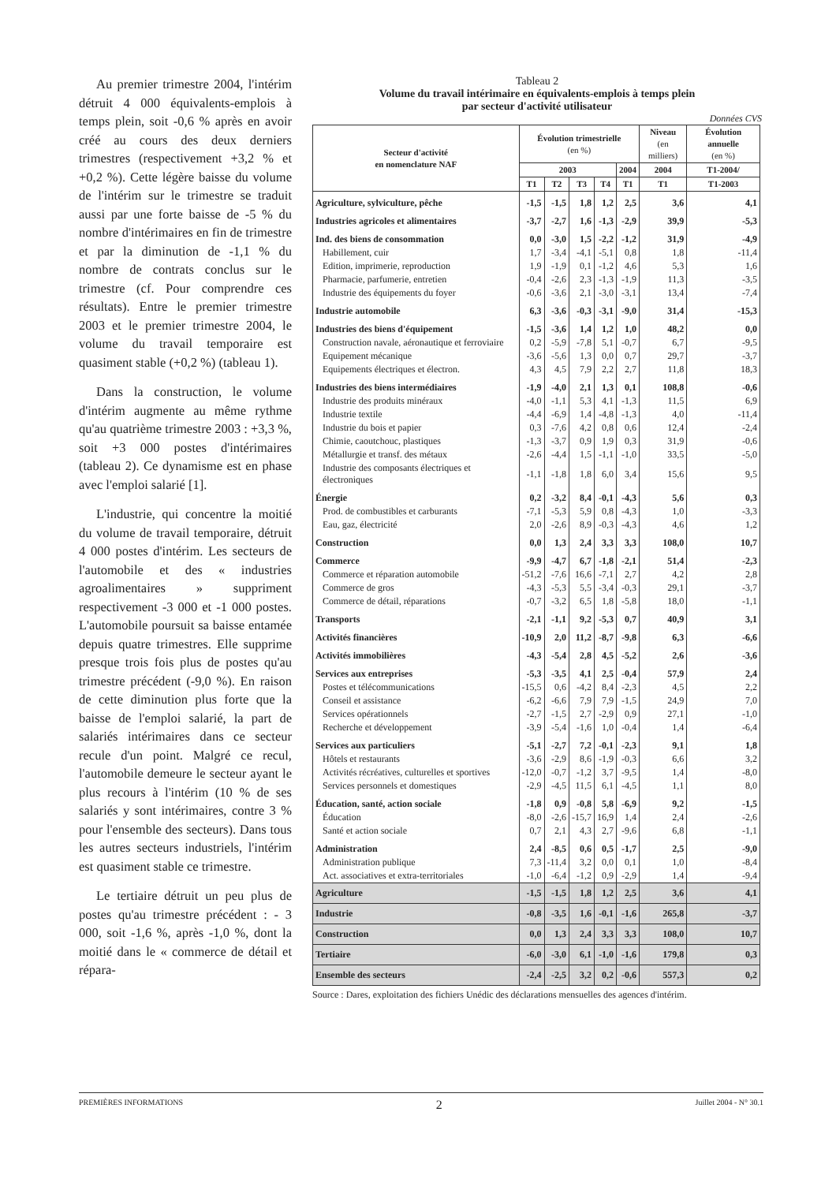Au premier trimestre 2004, l'intérim détruit 4 000 équivalents-emplois à temps plein, soit -0,6 % après en avoir créé au cours des deux derniers trimestres (respectivement +3,2 % et +0,2 %). Cette légère baisse du volume de l'intérim sur le trimestre se traduit aussi par une forte baisse de -5 % du nombre d'intérimaires en fin de trimestre et par la diminution de -1,1 % du nombre de contrats conclus sur le trimestre (cf. Pour comprendre ces résultats). Entre le premier trimestre 2003 et le premier trimestre 2004, le volume du travail temporaire est quasiment stable (+0,2 %) (tableau 1).
Dans la construction, le volume d'intérim augmente au même rythme qu'au quatrième trimestre 2003 : +3,3 %, soit +3 000 postes d'intérimaires (tableau 2). Ce dynamisme est en phase avec l'emploi salarié [1].
L'industrie, qui concentre la moitié du volume de travail temporaire, détruit 4 000 postes d'intérim. Les secteurs de l'automobile et des « industries agroalimentaires » suppriment respectivement -3 000 et -1 000 postes. L'automobile poursuit sa baisse entamée depuis quatre trimestres. Elle supprime presque trois fois plus de postes qu'au trimestre précédent (-9,0 %). En raison de cette diminution plus forte que la baisse de l'emploi salarié, la part de salariés intérimaires dans ce secteur recule d'un point. Malgré ce recul, l'automobile demeure le secteur ayant le plus recours à l'intérim (10 % de ses salariés y sont intérimaires, contre 3 % pour l'ensemble des secteurs). Dans tous les autres secteurs industriels, l'intérim est quasiment stable ce trimestre.
Le tertiaire détruit un peu plus de postes qu'au trimestre précédent : - 3 000, soit -1,6 %, après -1,0 %, dont la moitié dans le « commerce de détail et répara-
Tableau 2
Volume du travail intérimaire en équivalents-emplois à temps plein
par secteur d'activité utilisateur
Données CVS
| Secteur d'activité en nomenclature NAF | Évolution trimestrielle (en %) | | | | | Niveau (en milliers) | Évolution annuelle (en %) |
| --- | --- | --- | --- | --- | --- | --- | --- |
| | 2003 | | | | 2004 | 2004 | T1-2004/ |
| | T1 | T2 | T3 | T4 | T1 | T1 | T1-2003 |
| Agriculture, sylviculture, pêche | -1,5 | -1,5 | 1,8 | 1,2 | 2,5 | 3,6 | 4,1 |
| Industries agricoles et alimentaires | -3,7 | -2,7 | 1,6 | -1,3 | -2,9 | 39,9 | -5,3 |
| Ind. des biens de consommation | 0,0 | -3,0 | 1,5 | -2,2 | -1,2 | 31,9 | -4,9 |
| Habillement, cuir | 1,7 | -3,4 | -4,1 | -5,1 | 0,8 | 1,8 | -11,4 |
| Edition, imprimerie, reproduction | 1,9 | -1,9 | 0,1 | -1,2 | 4,6 | 5,3 | 1,6 |
| Pharmacie, parfumerie, entretien | -0,4 | -2,6 | 2,3 | -1,3 | -1,9 | 11,3 | -3,5 |
| Industrie des équipements du foyer | -0,6 | -3,6 | 2,1 | -3,0 | -3,1 | 13,4 | -7,4 |
| Industrie automobile | 6,3 | -3,6 | -0,3 | -3,1 | -9,0 | 31,4 | -15,3 |
| Industries des biens d'équipement | -1,5 | -3,6 | 1,4 | 1,2 | 1,0 | 48,2 | 0,0 |
| Construction navale, aéronautique et ferroviaire | 0,2 | -5,9 | -7,8 | 5,1 | -0,7 | 6,7 | -9,5 |
| Equipement mécanique | -3,6 | -5,6 | 1,3 | 0,0 | 0,7 | 29,7 | -3,7 |
| Equipements électriques et électron. | 4,3 | 4,5 | 7,9 | 2,2 | 2,7 | 11,8 | 18,3 |
| Industries des biens intermédiaires | -1,9 | -4,0 | 2,1 | 1,3 | 0,1 | 108,8 | -0,6 |
| Industrie des produits minéraux | -4,0 | -1,1 | 5,3 | 4,1 | -1,3 | 11,5 | 6,9 |
| Industrie textile | -4,4 | -6,9 | 1,4 | -4,8 | -1,3 | 4,0 | -11,4 |
| Industrie du bois et papier | 0,3 | -7,6 | 4,2 | 0,8 | 0,6 | 12,4 | -2,4 |
| Chimie, caoutchouc, plastiques | -1,3 | -3,7 | 0,9 | 1,9 | 0,3 | 31,9 | -0,6 |
| Métallurgie et transf. des métaux | -2,6 | -4,4 | 1,5 | -1,1 | -1,0 | 33,5 | -5,0 |
| Industrie des composants électriques et électroniques | -1,1 | -1,8 | 1,8 | 6,0 | 3,4 | 15,6 | 9,5 |
| Énergie | 0,2 | -3,2 | 8,4 | -0,1 | -4,3 | 5,6 | 0,3 |
| Prod. de combustibles et carburants | -7,1 | -5,3 | 5,9 | 0,8 | -4,3 | 1,0 | -3,3 |
| Eau, gaz, électricité | 2,0 | -2,6 | 8,9 | -0,3 | -4,3 | 4,6 | 1,2 |
| Construction | 0,0 | 1,3 | 2,4 | 3,3 | 3,3 | 108,0 | 10,7 |
| Commerce | -9,9 | -4,7 | 6,7 | -1,8 | -2,1 | 51,4 | -2,3 |
| Commerce et réparation automobile | -51,2 | -7,6 | 16,6 | -7,1 | 2,7 | 4,2 | 2,8 |
| Commerce de gros | -4,3 | -5,3 | 5,5 | -3,4 | -0,3 | 29,1 | -3,7 |
| Commerce de détail, réparations | -0,7 | -3,2 | 6,5 | 1,8 | -5,8 | 18,0 | -1,1 |
| Transports | -2,1 | -1,1 | 9,2 | -5,3 | 0,7 | 40,9 | 3,1 |
| Activités financières | -10,9 | 2,0 | 11,2 | -8,7 | -9,8 | 6,3 | -6,6 |
| Activités immobilières | -4,3 | -5,4 | 2,8 | 4,5 | -5,2 | 2,6 | -3,6 |
| Services aux entreprises | -5,3 | -3,5 | 4,1 | 2,5 | -0,4 | 57,9 | 2,4 |
| Postes et télécommunications | -15,5 | 0,6 | -4,2 | 8,4 | -2,3 | 4,5 | 2,2 |
| Conseil et assistance | -6,2 | -6,6 | 7,9 | 7,9 | -1,5 | 24,9 | 7,0 |
| Services opérationnels | -2,7 | -1,5 | 2,7 | -2,9 | 0,9 | 27,1 | -1,0 |
| Recherche et développement | -3,9 | -5,4 | -1,6 | 1,0 | -0,4 | 1,4 | -6,4 |
| Services aux particuliers | -5,1 | -2,7 | 7,2 | -0,1 | -2,3 | 9,1 | 1,8 |
| Hôtels et restaurants | -3,6 | -2,9 | 8,6 | -1,9 | -0,3 | 6,6 | 3,2 |
| Activités récréatives, culturelles et sportives | -12,0 | -0,7 | -1,2 | 3,7 | -9,5 | 1,4 | -8,0 |
| Services personnels et domestiques | -2,9 | -4,5 | 11,5 | 6,1 | -4,5 | 1,1 | 8,0 |
| Éducation, santé, action sociale | -1,8 | 0,9 | -0,8 | 5,8 | -6,9 | 9,2 | -1,5 |
| Éducation | -8,0 | -2,6 | -15,7 | 16,9 | 1,4 | 2,4 | -2,6 |
| Santé et action sociale | 0,7 | 2,1 | 4,3 | 2,7 | -9,6 | 6,8 | -1,1 |
| Administration | 2,4 | -8,5 | 0,6 | 0,5 | -1,7 | 2,5 | -9,0 |
| Administration publique | 7,3 | -11,4 | 3,2 | 0,0 | 0,1 | 1,0 | -8,4 |
| Act. associatives et extra-territoriales | -1,0 | -6,4 | -1,2 | 0,9 | -2,9 | 1,4 | -9,4 |
| Agriculture | -1,5 | -1,5 | 1,8 | 1,2 | 2,5 | 3,6 | 4,1 |
| Industrie | -0,8 | -3,5 | 1,6 | -0,1 | -1,6 | 265,8 | -3,7 |
| Construction | 0,0 | 1,3 | 2,4 | 3,3 | 3,3 | 108,0 | 10,7 |
| Tertiaire | -6,0 | -3,0 | 6,1 | -1,0 | -1,6 | 179,8 | 0,3 |
| Ensemble des secteurs | -2,4 | -2,5 | 3,2 | 0,2 | -0,6 | 557,3 | 0,2 |
Source : Dares, exploitation des fichiers Unédic des déclarations mensuelles des agences d'intérim.
PREMIÈRES INFORMATIONS 2 Juillet 2004 - N° 30.1